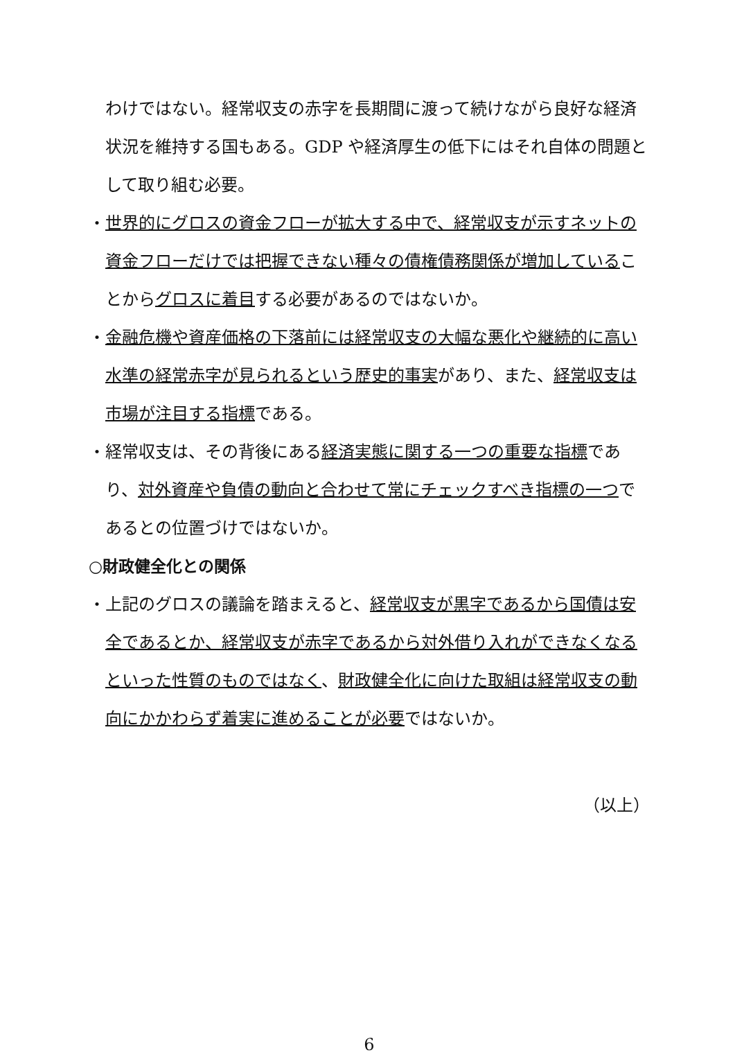わけではない。経常収支の赤字を長期間に渡って続けながら良好な経済状況を維持する国もある。GDP や経済厚生の低下にはそれ自体の問題として取り組む必要。
・世界的にグロスの資金フローが拡大する中で、経常収支が示すネットの資金フローだけでは把握できない種々の債権債務関係が増加していることからグロスに着目する必要があるのではないか。
・金融危機や資産価格の下落前には経常収支の大幅な悪化や継続的に高い水準の経常赤字が見られるという歴史的事実があり、また、経常収支は市場が注目する指標である。
・経常収支は、その背後にある経済実態に関する一つの重要な指標であり、対外資産や負債の動向と合わせて常にチェックすべき指標の一つであるとの位置づけではないか。
○財政健全化との関係
・上記のグロスの議論を踏まえると、経常収支が黒字であるから国債は安全であるとか、経常収支が赤字であるから対外借り入れができなくなるといった性質のものではなく、財政健全化に向けた取組は経常収支の動向にかかわらず着実に進めることが必要ではないか。
（以上）
6